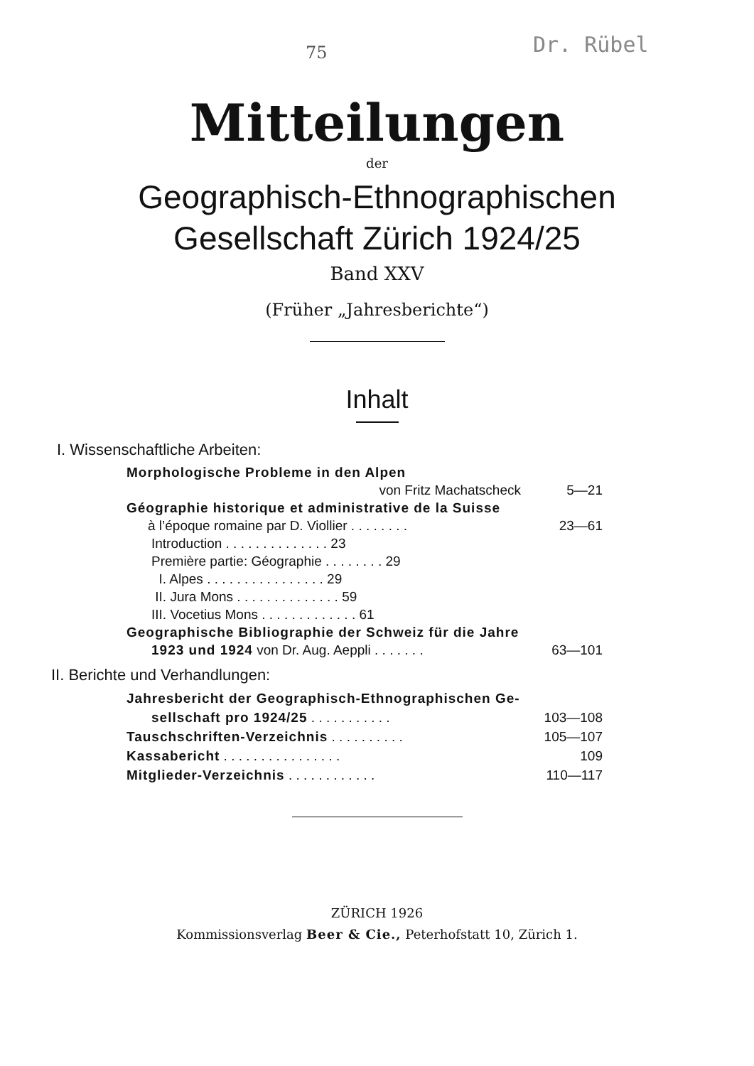75 Dr. Rübel
Mitteilungen
der
Geographisch-Ethnographischen
Gesellschaft Zürich 1924/25
Band XXV
(Früher „Jahresberichte“)
Inhalt
I. Wissenschaftliche Arbeiten:
Morphologische Probleme in den Alpen
von Fritz Machatscheck 5—21
Géographie historique et administrative de la Suisse
à l’époque romaine par D. Viollier . . . . . . . . 23—61
Introduction . . . . . . . . . . . . . . 23
Première partie: Géographie . . . . . . . . 29
I. Alpes . . . . . . . . . . . . . . . . 29
II. Jura Mons . . . . . . . . . . . . . . 59
III. Vocetius Mons . . . . . . . . . . . . . 61
Geographische Bibliographie der Schweiz für die Jahre
1923 und 1924 von Dr. Aug. Aeppli . . . . . . . 63—101
II. Berichte und Verhandlungen:
Jahresbericht der Geographisch-Ethnographischen Ge-
sellschaft pro 1924/25 . . . . . . . . . . . 103—108
Tauschschriften-Verzeichnis . . . . . . . . . . 105—107
Kassabericht . . . . . . . . . . . . . . . . 109
Mitglieder-Verzeichnis . . . . . . . . . . . . 110—117
ZÜRICH 1926
Kommissionsverlag Beer & Cie., Peterhofstatt 10, Zürich 1.